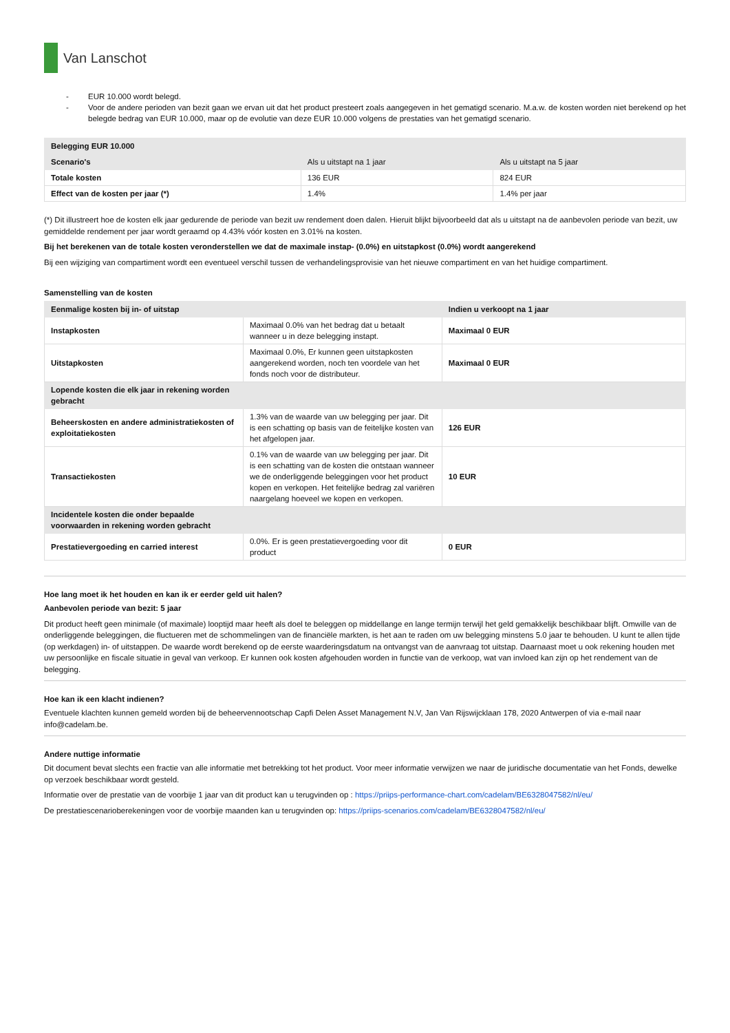Van Lanschot
- EUR 10.000 wordt belegd.
- Voor de andere perioden van bezit gaan we ervan uit dat het product presteert zoals aangegeven in het gematigd scenario. M.a.w. de kosten worden niet berekend op het belegde bedrag van EUR 10.000, maar op de evolutie van deze EUR 10.000 volgens de prestaties van het gematigd scenario.
| Belegging EUR 10.000 | | |
| --- | --- | --- |
| Scenario's | Als u uitstapt na 1 jaar | Als u uitstapt na 5 jaar |
| Totale kosten | 136 EUR | 824 EUR |
| Effect van de kosten per jaar (*) | 1.4% | 1.4% per jaar |
(*) Dit illustreert hoe de kosten elk jaar gedurende de periode van bezit uw rendement doen dalen. Hieruit blijkt bijvoorbeeld dat als u uitstapt na de aanbevolen periode van bezit, uw gemiddelde rendement per jaar wordt geraamd op 4.43% vóór kosten en 3.01% na kosten.
Bij het berekenen van de totale kosten veronderstellen we dat de maximale instap- (0.0%) en uitstapkost (0.0%) wordt aangerekend
Bij een wijziging van compartiment wordt een eventueel verschil tussen de verhandelingsprovisie van het nieuwe compartiment en van het huidige compartiment.
Samenstelling van de kosten
| Eenmalige kosten bij in- of uitstap | | Indien u verkoopt na 1 jaar |
| --- | --- | --- |
| Instapkosten | Maximaal 0.0% van het bedrag dat u betaalt wanneer u in deze belegging instapt. | Maximaal 0 EUR |
| Uitstapkosten | Maximaal 0.0%, Er kunnen geen uitstapkosten aangerekend worden, noch ten voordele van het fonds noch voor de distributeur. | Maximaal 0 EUR |
| Lopende kosten die elk jaar in rekening worden gebracht | | |
| Beheerskosten en andere administratiekosten of exploitatiekosten | 1.3% van de waarde van uw belegging per jaar. Dit is een schatting op basis van de feitelijke kosten van het afgelopen jaar. | 126 EUR |
| Transactiekosten | 0.1% van de waarde van uw belegging per jaar. Dit is een schatting van de kosten die ontstaan wanneer we de onderliggende beleggingen voor het product kopen en verkopen. Het feitelijke bedrag zal variëren naargelang hoeveel we kopen en verkopen. | 10 EUR |
| Incidentele kosten die onder bepaalde voorwaarden in rekening worden gebracht | | |
| Prestatievergoeding en carried interest | 0.0%. Er is geen prestatievergoeding voor dit product | 0 EUR |
Hoe lang moet ik het houden en kan ik er eerder geld uit halen?
Aanbevolen periode van bezit: 5 jaar
Dit product heeft geen minimale (of maximale) looptijd maar heeft als doel te beleggen op middellange en lange termijn terwijl het geld gemakkelijk beschikbaar blijft. Omwille van de onderliggende beleggingen, die fluctueren met de schommelingen van de financiële markten, is het aan te raden om uw belegging minstens 5.0 jaar te behouden. U kunt te allen tijde (op werkdagen) in- of uitstappen. De waarde wordt berekend op de eerste waarderingsdatum na ontvangst van de aanvraag tot uitstap. Daarnaast moet u ook rekening houden met uw persoonlijke en fiscale situatie in geval van verkoop. Er kunnen ook kosten afgehouden worden in functie van de verkoop, wat van invloed kan zijn op het rendement van de belegging.
Hoe kan ik een klacht indienen?
Eventuele klachten kunnen gemeld worden bij de beheervennootschap Capfi Delen Asset Management N.V, Jan Van Rijswijcklaan 178, 2020 Antwerpen of via e-mail naar info@cadelam.be.
Andere nuttige informatie
Dit document bevat slechts een fractie van alle informatie met betrekking tot het product. Voor meer informatie verwijzen we naar de juridische documentatie van het Fonds, dewelke op verzoek beschikbaar wordt gesteld.
Informatie over de prestatie van de voorbije 1 jaar van dit product kan u terugvinden op : https://priips-performance-chart.com/cadelam/BE6328047582/nl/eu/
De prestatiescenarioberekeningen voor de voorbije maanden kan u terugvinden op: https://priips-scenarios.com/cadelam/BE6328047582/nl/eu/